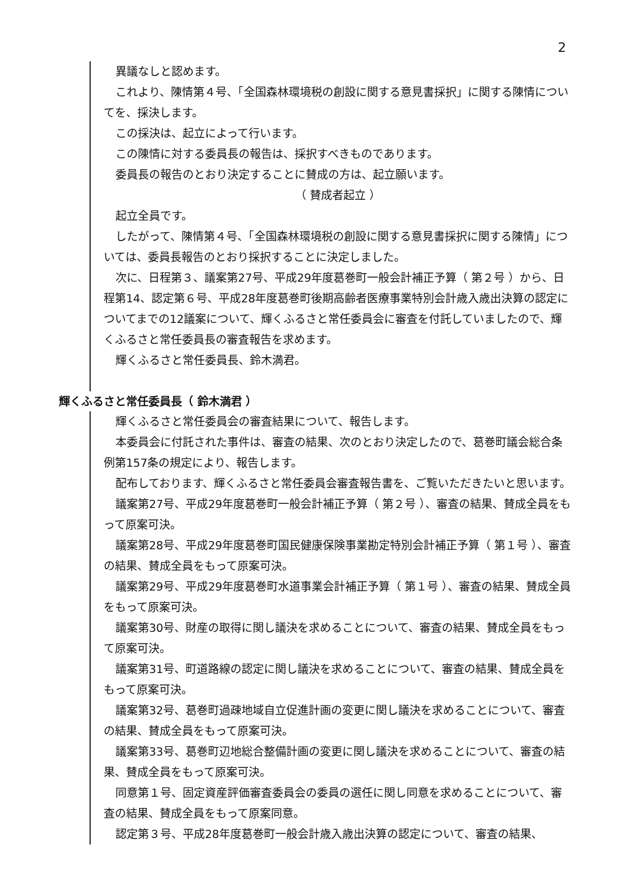2
異議なしと認めます。
これより、陳情第４号、「全国森林環境税の創設に関する意見書採択」に関する陳情についてを、採決します。
この採決は、起立によって行います。
この陳情に対する委員長の報告は、採択すべきものであります。
委員長の報告のとおり決定することに賛成の方は、起立願います。
（ 賛成者起立 ）
起立全員です。
したがって、陳情第４号、「全国森林環境税の創設に関する意見書採択に関する陳情」については、委員長報告のとおり採択することに決定しました。
次に、日程第３、議案第27号、平成29年度葛巻町一般会計補正予算（ 第２号 ）から、日程第14、認定第６号、平成28年度葛巻町後期高齢者医療事業特別会計歳入歳出決算の認定についてまでの12議案について、輝くふるさと常任委員会に審査を付託していましたので、輝くふるさと常任委員長の審査報告を求めます。
輝くふるさと常任委員長、鈴木満君。
輝くふるさと常任委員長（ 鈴木満君 ）
輝くふるさと常任委員会の審査結果について、報告します。
本委員会に付託された事件は、審査の結果、次のとおり決定したので、葛巻町議会総合条例第157条の規定により、報告します。
配布しております、輝くふるさと常任委員会審査報告書を、ご覧いただきたいと思います。
議案第27号、平成29年度葛巻町一般会計補正予算（ 第２号 ）、審査の結果、賛成全員をもって原案可決。
議案第28号、平成29年度葛巻町国民健康保険事業勘定特別会計補正予算（ 第１号 ）、審査の結果、賛成全員をもって原案可決。
議案第29号、平成29年度葛巻町水道事業会計補正予算（ 第１号 ）、審査の結果、賛成全員をもって原案可決。
議案第30号、財産の取得に関し議決を求めることについて、審査の結果、賛成全員をもって原案可決。
議案第31号、町道路線の認定に関し議決を求めることについて、審査の結果、賛成全員をもって原案可決。
議案第32号、葛巻町過疎地域自立促進計画の変更に関し議決を求めることについて、審査の結果、賛成全員をもって原案可決。
議案第33号、葛巻町辺地総合整備計画の変更に関し議決を求めることについて、審査の結果、賛成全員をもって原案可決。
同意第１号、固定資産評価審査委員会の委員の選任に関し同意を求めることについて、審査の結果、賛成全員をもって原案同意。
認定第３号、平成28年度葛巻町一般会計歳入歳出決算の認定について、審査の結果、